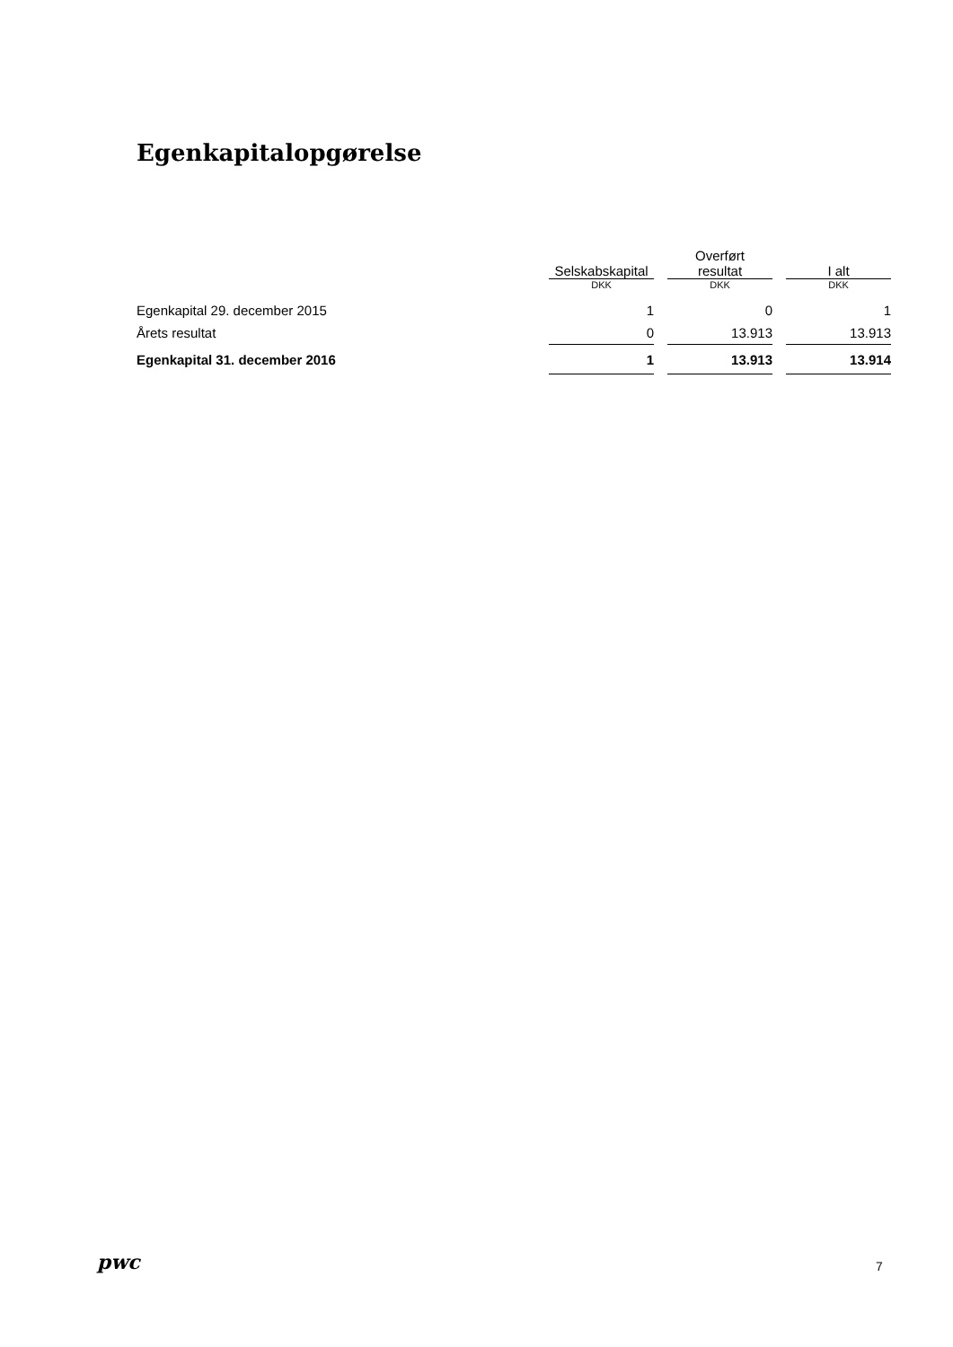Egenkapitalopgørelse
| | Selskabskapital | | Overført resultat | | I alt |
| --- | --- | --- | --- | --- | --- |
| | DKK | | DKK | | DKK |
| Egenkapital 29. december 2015 | 1 | | 0 | | 1 |
| Årets resultat | 0 | | 13.913 | | 13.913 |
| Egenkapital 31. december 2016 | 1 | | 13.913 | | 13.914 |
pwc 7